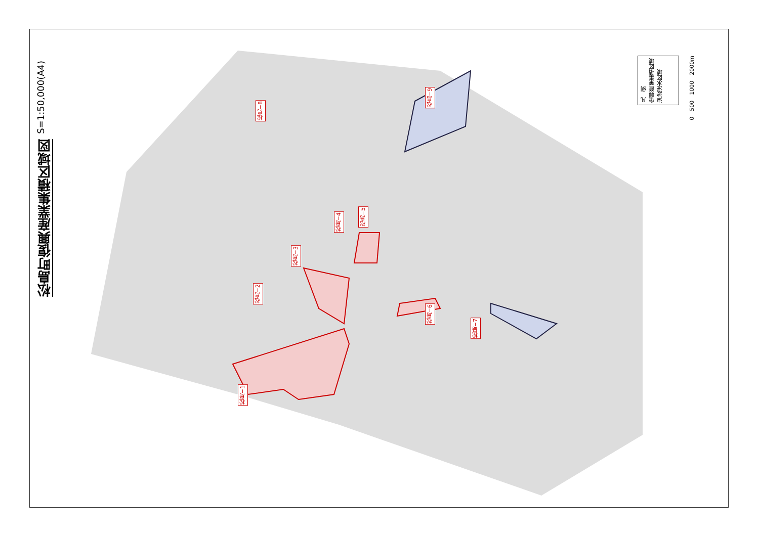S=1:50,000(A4)
松島町復興産業集積区域図
松島−1
松島−2
松島−3
松島−4
松島−5
松島−6
松島−7
松島−8
松島−9
凡　例
復興産業集積区域
津波浸水区域
0　500　1000　2000m